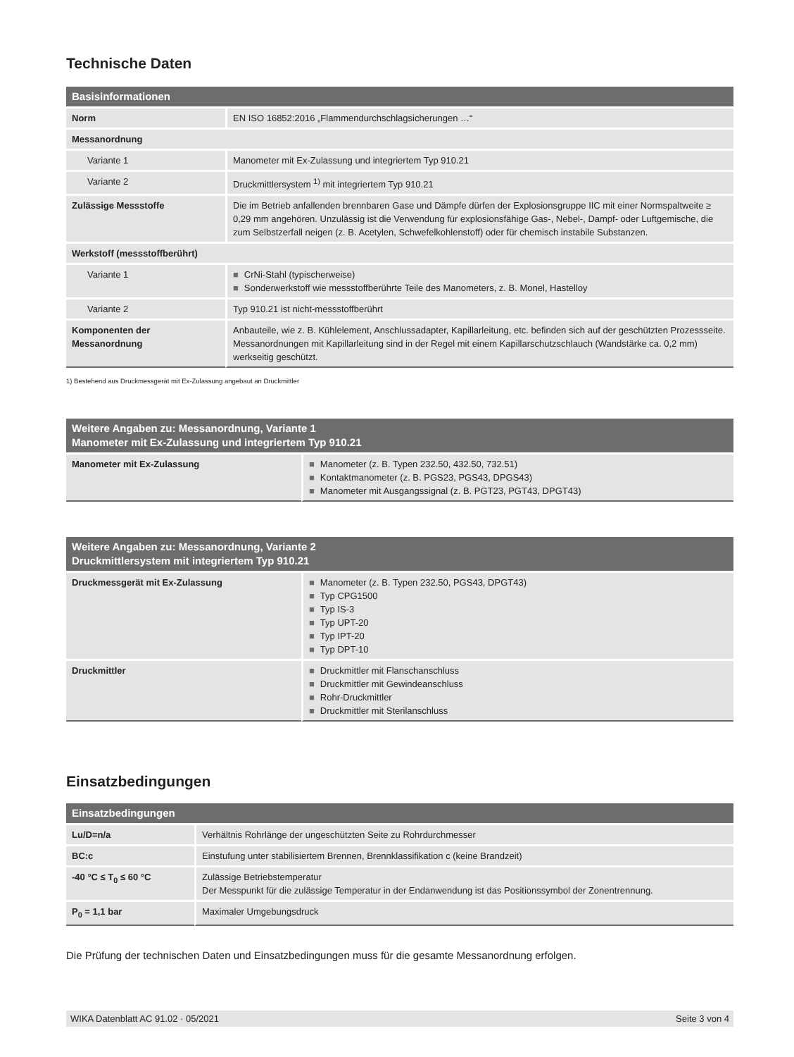Technische Daten
| Basisinformationen | |
| --- | --- |
| Norm | EN ISO 16852:2016 „Flammendurchschlagsicherungen …“ |
| Messanordnung | |
| Variante 1 | Manometer mit Ex-Zulassung und integriertem Typ 910.21 |
| Variante 2 | Druckmittlersystem <sup>1)</sup> mit integriertem Typ 910.21 |
| Zulässige Messstoffe | Die im Betrieb anfallenden brennbaren Gase und Dämpfe dürfen der Explosionsgruppe IIC mit einer Normspaltweite ≥ 0,29 mm angehören. Unzulässig ist die Verwendung für explosionsfähige Gas-, Nebel-, Dampf- oder Luftgemische, die zum Selbstzerfall neigen (z. B. Acetylen, Schwefelkohlenstoff) oder für chemisch instabile Substanzen. |
| Werkstoff (messstoffberührt) | |
| Variante 1 | ■ CrNi-Stahl (typischerweise) ■ Sonderwerkstoff wie messstoffberührte Teile des Manometers, z. B. Monel, Hastelloy |
| Variante 2 | Typ 910.21 ist nicht-messstoffberührt |
| Komponenten der Messanordnung | Anbauteile, wie z. B. Kühlelement, Anschlussadapter, Kapillarleitung, etc. befinden sich auf der geschützten Prozessseite. Messanordnungen mit Kapillarleitung sind in der Regel mit einem Kapillarschutzschlauch (Wandstärke ca. 0,2 mm) werkseitig geschützt. |
1) Bestehend aus Druckmessgerät mit Ex-Zulassung angebaut an Druckmittler
| Weitere Angaben zu: Messanordnung, Variante 1 Manometer mit Ex-Zulassung und integriertem Typ 910.21 | |
| --- | --- |
| Manometer mit Ex-Zulassung | ■ Manometer (z. B. Typen 232.50, 432.50, 732.51) ■ Kontaktmanometer (z. B. PGS23, PGS43, DPGS43) ■ Manometer mit Ausgangssignal (z. B. PGT23, PGT43, DPGT43) |
| Weitere Angaben zu: Messanordnung, Variante 2 Druckmittlersystem mit integriertem Typ 910.21 | |
| --- | --- |
| Druckmessgerät mit Ex-Zulassung | ■ Manometer (z. B. Typen 232.50, PGS43, DPGT43) ■ Typ CPG1500 ■ Typ IS-3 ■ Typ UPT-20 ■ Typ IPT-20 ■ Typ DPT-10 |
| Druckmittler | ■ Druckmittler mit Flanschanschluss ■ Druckmittler mit Gewindeanschluss ■ Rohr-Druckmittler ■ Druckmittler mit Sterilanschluss |
Einsatzbedingungen
| Einsatzbedingungen | |
| --- | --- |
| Lu/D=n/a | Verhältnis Rohrlänge der ungeschützten Seite zu Rohrdurchmesser |
| BC:c | Einstufung unter stabilisiertem Brennen, Brennklassifikation c (keine Brandzeit) |
| -40 °C ≤ T<sub>0</sub> ≤ 60 °C | Zulässige Betriebstemperatur Der Messpunkt für die zulässige Temperatur in der Endanwendung ist das Positionssymbol der Zonentrennung. |
| P<sub>0</sub> = 1,1 bar | Maximaler Umgebungsdruck |
Die Prüfung der technischen Daten und Einsatzbedingungen muss für die gesamte Messanordnung erfolgen.
WIKA Datenblatt AC 91.02 · 05/2021 Seite 3 von 4